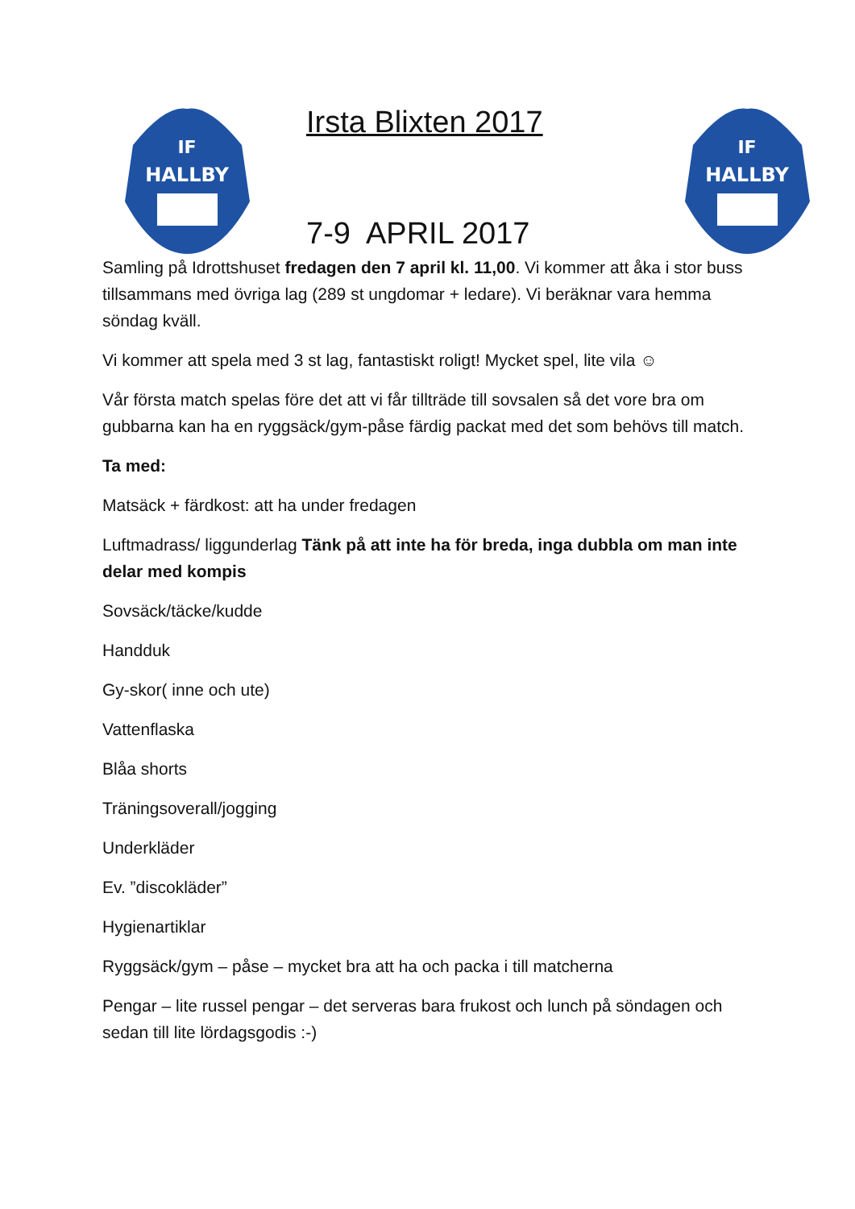IF
HALLBY
Irsta Blixten 2017
7-9 APRIL 2017
IF
HALLBY
Samling på Idrottshuset fredagen den 7 april kl. 11,00. Vi kommer att åka i stor buss tillsammans med övriga lag (289 st ungdomar + ledare). Vi beräknar vara hemma söndag kväll.
Vi kommer att spela med 3 st lag, fantastiskt roligt! Mycket spel, lite vila ☺
Vår första match spelas före det att vi får tillträde till sovsalen så det vore bra om gubbarna kan ha en ryggsäck/gym-påse färdig packat med det som behövs till match.
Ta med:
Matsäck + färdkost: att ha under fredagen
Luftmadrass/ liggunderlag Tänk på att inte ha för breda, inga dubbla om man inte delar med kompis
Sovsäck/täcke/kudde
Handduk
Gy-skor( inne och ute)
Vattenflaska
Blåa shorts
Träningsoverall/jogging
Underkläder
Ev. ”discokläder”
Hygienartiklar
Ryggsäck/gym – påse – mycket bra att ha och packa i till matcherna
Pengar – lite russel pengar – det serveras bara frukost och lunch på söndagen och sedan till lite lördagsgodis :-)